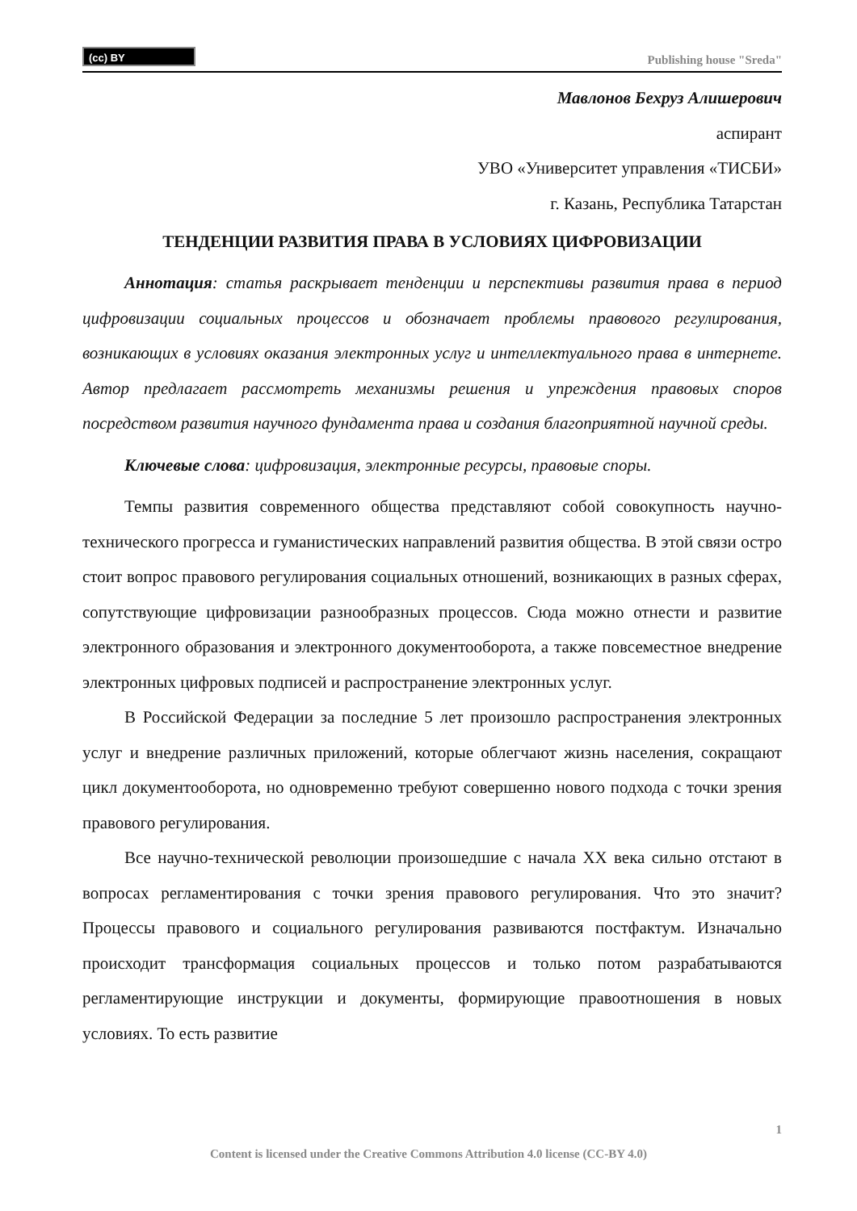(cc) BY
Publishing house "Sreda"
Мавлонов Бехруз Алишерович
аспирант
УВО «Университет управления «ТИСБИ»
г. Казань, Республика Татарстан
ТЕНДЕНЦИИ РАЗВИТИЯ ПРАВА В УСЛОВИЯХ ЦИФРОВИЗАЦИИ
Аннотация: статья раскрывает тенденции и перспективы развития права в период цифровизации социальных процессов и обозначает проблемы правового регулирования, возникающих в условиях оказания электронных услуг и интеллектуального права в интернете. Автор предлагает рассмотреть механизмы решения и упреждения правовых споров посредством развития научного фундамента права и создания благоприятной научной среды.
Ключевые слова: цифровизация, электронные ресурсы, правовые споры.
Темпы развития современного общества представляют собой совокупность научно-технического прогресса и гуманистических направлений развития общества. В этой связи остро стоит вопрос правового регулирования социальных отношений, возникающих в разных сферах, сопутствующие цифровизации разнообразных процессов. Сюда можно отнести и развитие электронного образования и электронного документооборота, а также повсеместное внедрение электронных цифровых подписей и распространение электронных услуг.
В Российской Федерации за последние 5 лет произошло распространения электронных услуг и внедрение различных приложений, которые облегчают жизнь населения, сокращают цикл документооборота, но одновременно требуют совершенно нового подхода с точки зрения правового регулирования.
Все научно-технической революции произошедшие с начала XX века сильно отстают в вопросах регламентирования с точки зрения правового регулирования. Что это значит? Процессы правового и социального регулирования развиваются постфактум. Изначально происходит трансформация социальных процессов и только потом разрабатываются регламентирующие инструкции и документы, формирующие правоотношения в новых условиях. То есть развитие
1
Content is licensed under the Creative Commons Attribution 4.0 license (CC-BY 4.0)